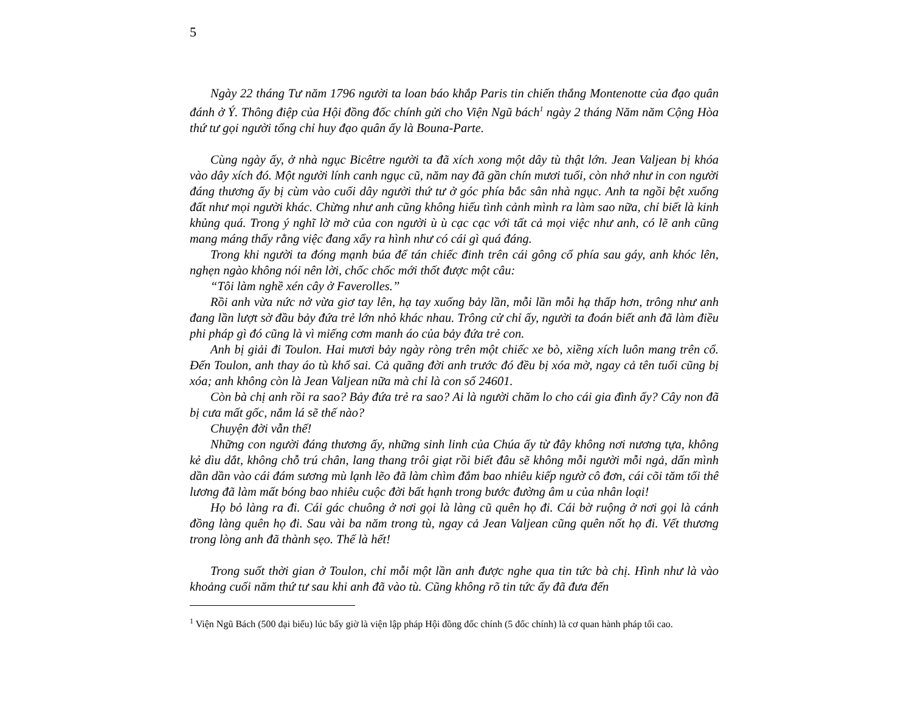5
Ngày 22 tháng Tư năm 1796 người ta loan báo khắp Paris tin chiến thắng Montenotte của đạo quân đánh ở Ý. Thông điệp của Hội đồng đốc chính gửi cho Viện Ngũ bách<sup>1</sup> ngày 2 tháng Năm năm Cộng Hòa thứ tư gọi người tổng chỉ huy đạo quân ấy là Bouna-Parte.
Cùng ngày ấy, ở nhà ngục Bicêtre người ta đã xích xong một dây tù thật lớn. Jean Valjean bị khóa vào dây xích đó. Một người lính canh ngục cũ, năm nay đã gần chín mươi tuổi, còn nhớ như in con người đáng thương ấy bị cùm vào cuối dây người thứ tư ở góc phía bắc sân nhà ngục. Anh ta ngồi bệt xuống đất như mọi người khác. Chừng như anh cũng không hiểu tình cảnh mình ra làm sao nữa, chỉ biết là kinh khủng quá. Trong ý nghĩ lờ mờ của con người ù ù cạc cạc với tất cả mọi việc như anh, có lẽ anh cũng mang máng thấy rằng việc đang xẩy ra hình như có cái gì quá đáng.
Trong khi người ta đóng mạnh búa để tán chiếc đinh trên cái gông cổ phía sau gáy, anh khóc lên, nghẹn ngào không nói nên lời, chốc chốc mới thốt được một câu:
“Tôi làm nghề xén cây ở Faverolles.”
Rồi anh vừa nức nở vừa giơ tay lên, hạ tay xuống bảy lần, mỗi lần mỗi hạ thấp hơn, trông như anh đang lần lượt sờ đầu bảy đứa trẻ lớn nhỏ khác nhau. Trông cử chỉ ấy, người ta đoán biết anh đã làm điều phi pháp gì đó cũng là vì miếng cơm manh áo của bảy đứa trẻ con.
Anh bị giải đi Toulon. Hai mươi bảy ngày ròng trên một chiếc xe bò, xiềng xích luôn mang trên cổ. Đến Toulon, anh thay áo tù khổ sai. Cả quãng đời anh trước đó đều bị xóa mờ, ngay cả tên tuổi cũng bị xóa; anh không còn là Jean Valjean nữa mà chỉ là con số 24601.
Còn bà chị anh rồi ra sao? Bảy đứa trẻ ra sao? Ai là người chăm lo cho cái gia đình ấy? Cây non đã bị cưa mất gốc, nắm lá sẽ thế nào?
Chuyện đời vẫn thế!
Những con người đáng thương ấy, những sinh linh của Chúa ấy từ đây không nơi nương tựa, không kẻ dìu dắt, không chỗ trú chân, lang thang trôi giạt rồi biết đâu sẽ không mỗi người mỗi ngả, dấn mình dần dần vào cái đám sương mù lạnh lẽo đã làm chìm đắm bao nhiêu kiếp ngườ cô đơn, cái cõi tăm tối thê lương đã làm mất bóng bao nhiêu cuộc đời bất hạnh trong bước đường âm u của nhân loại!
Họ bỏ làng ra đi. Cái gác chuông ở nơi gọi là làng cũ quên họ đi. Cái bờ ruộng ở nơi gọi là cánh đồng làng quên họ đi. Sau vài ba năm trong tù, ngay cả Jean Valjean cũng quên nốt họ đi. Vết thương trong lòng anh đã thành sẹo. Thế là hết!
Trong suốt thời gian ở Toulon, chỉ mỗi một lần anh được nghe qua tin tức bà chị. Hình như là vào khoảng cuối năm thứ tư sau khi anh đã vào tù. Cũng không rõ tin tức ấy đã đưa đến
<sup>1</sup> Viện Ngũ Bách (500 đại biểu) lúc bấy giờ là viện lập pháp Hội đồng đốc chính (5 đốc chính) là cơ quan hành pháp tối cao.